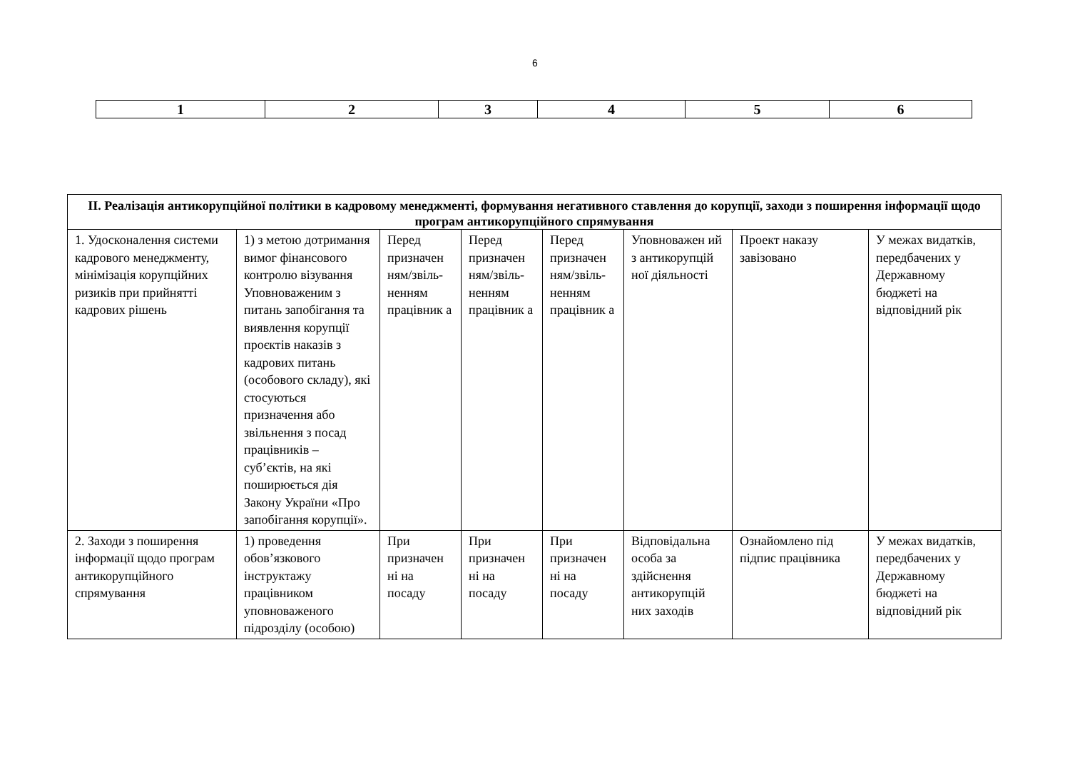6
| 1 | 2 | 3 | 4 | 5 | 6 |
| ІІ. Реалізація антикорупційної політики в кадровому менеджменті, формування негативного ставлення до корупції, заходи з поширення інформації щодо програм антикорупційного спрямування | | | | | | | |
| 1. Удосконалення системи кадрового менеджменту, мінімізація корупційних ризиків при прийнятті кадрових рішень | 1) з метою дотримання вимог фінансового контролю візування Уповноваженим з питань запобігання та виявлення корупції проєктів наказів з кадрових питань (особового складу), які стосуються призначення або звільнення з посад працівників – суб’єктів, на які поширюється дія Закону України «Про запобігання корупції». | Перед призначен ням/звіль-ненням працівник а | Перед призначен ням/звіль-ненням працівник а | Перед призначен ням/звіль-ненням працівник а | Уповноважен ий з антикорупцій ної діяльності | Проект наказу завізовано | У межах видатків, передбачених у Державному бюджеті на відповідний рік |
| 2. Заходи з поширення інформації щодо програм антикорупційного спрямування | 1) проведення обов’язкового інструктажу працівником уповноваженого підрозділу (особою) | При призначен ні на посаду | При призначен ні на посаду | При призначен ні на посаду | Відповідальна особа за здійснення антикорупцій них заходів | Ознайомлено під підпис працівника | У межах видатків, передбачених у Державному бюджеті на відповідний рік |